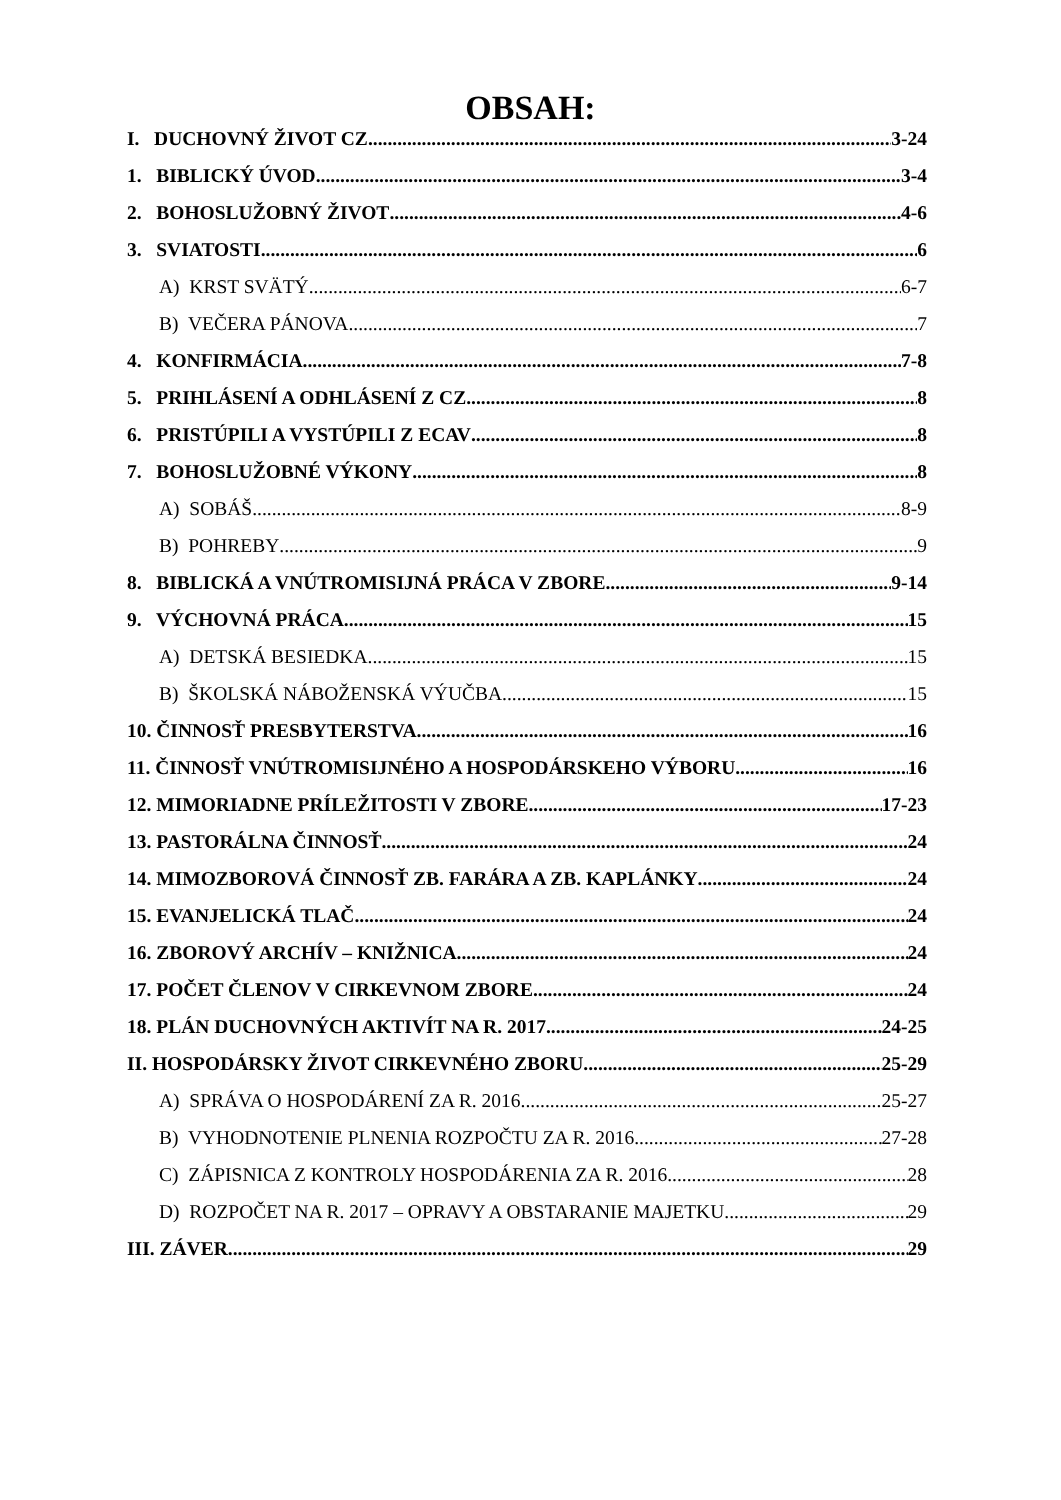OBSAH:
I. DUCHOVNÝ ŽIVOT CZ 3-24
1. BIBLICKÝ ÚVOD 3-4
2. BOHOSLUŽOBNÝ ŽIVOT 4-6
3. SVIATOSTI 6
A) KRST SVÄTÝ 6-7
B) VEČERA PÁNOVA 7
4. KONFIRMÁCIA 7-8
5. PRIHLÁSENÍ A ODHLÁSENÍ Z CZ 8
6. PRISTÚPILI A VYSTÚPILI Z ECAV 8
7. BOHOSLUŽOBNÉ VÝKONY 8
A) SOBÁŠ 8-9
B) POHREBY 9
8. BIBLICKÁ A VNÚTROMISIJNÁ PRÁCA V ZBORE 9-14
9. VÝCHOVNÁ PRÁCA 15
A) DETSKÁ BESIEDKA 15
B) ŠKOLSKÁ NÁBOŽENSKÁ VÝUČBA 15
10. ČINNOSŤ PRESBYTERSTVA 16
11. ČINNOSŤ VNÚTROMISIJNÉHO A HOSPODÁRSKEHO VÝBORU 16
12. MIMORIADNE PRÍLEŽITOSTI V ZBORE 17-23
13. PASTORÁLNA ČINNOSŤ 24
14. MIMOZBOROVÁ ČINNOSŤ ZB. FARÁRA A ZB. KAPLÁNKY 24
15. EVANJELICKÁ TLAČ 24
16. ZBOROVÝ ARCHÍV – KNIŽNICA 24
17. POČET ČLENOV V CIRKEVNOM ZBORE 24
18. PLÁN DUCHOVNÝCH AKTIVÍT NA R. 2017 24-25
II. HOSPODÁRSKY ŽIVOT CIRKEVNÉHO ZBORU 25-29
A) SPRÁVA O HOSPODÁRENÍ ZA R. 2016 25-27
B) VYHODNOTENIE PLNENIA ROZPOČTU ZA R. 2016 27-28
C) ZÁPISNICA Z KONTROLY HOSPODÁRENIA ZA R. 2016 28
D) ROZPOČET NA R. 2017 – OPRAVY A OBSTARANIE MAJETKU 29
III. ZÁVER 29